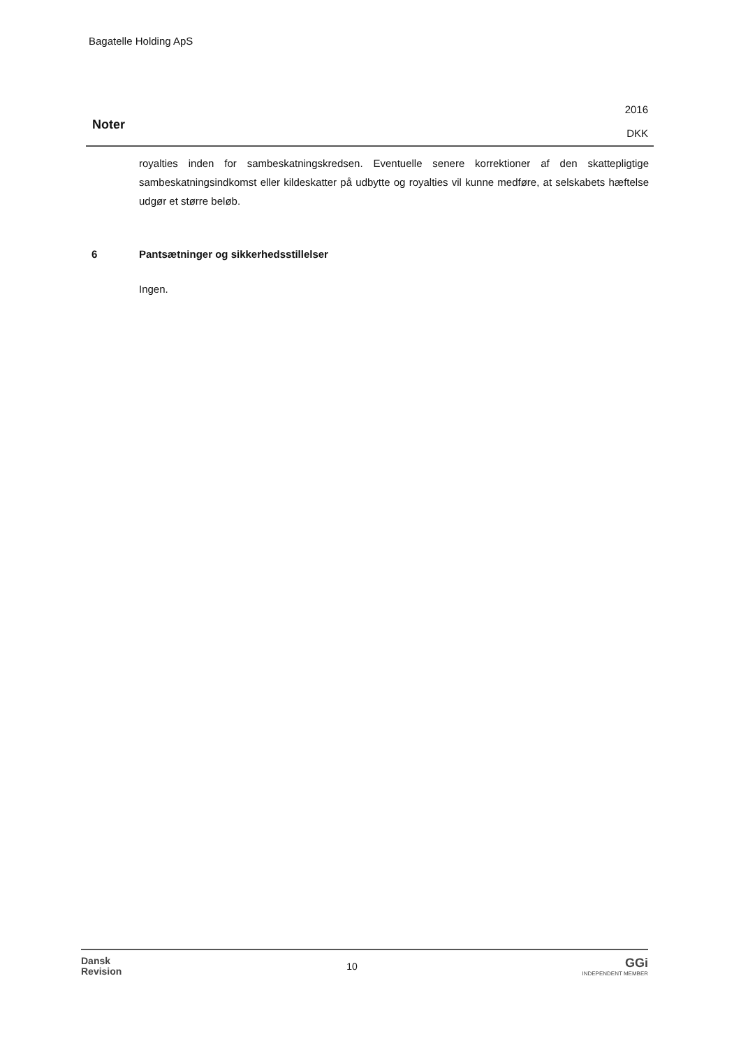Bagatelle Holding ApS
Noter
2016
DKK
royalties inden for sambeskatningskredsen. Eventuelle senere korrektioner af den skattepligtige sambeskatningsindkomst eller kildeskatter på udbytte og royalties vil kunne medføre, at selskabets hæftelse udgør et større beløb.
6 Pantsætninger og sikkerhedsstillelser
Ingen.
Dansk
Revision
10
GGi
INDEPENDENT MEMBER